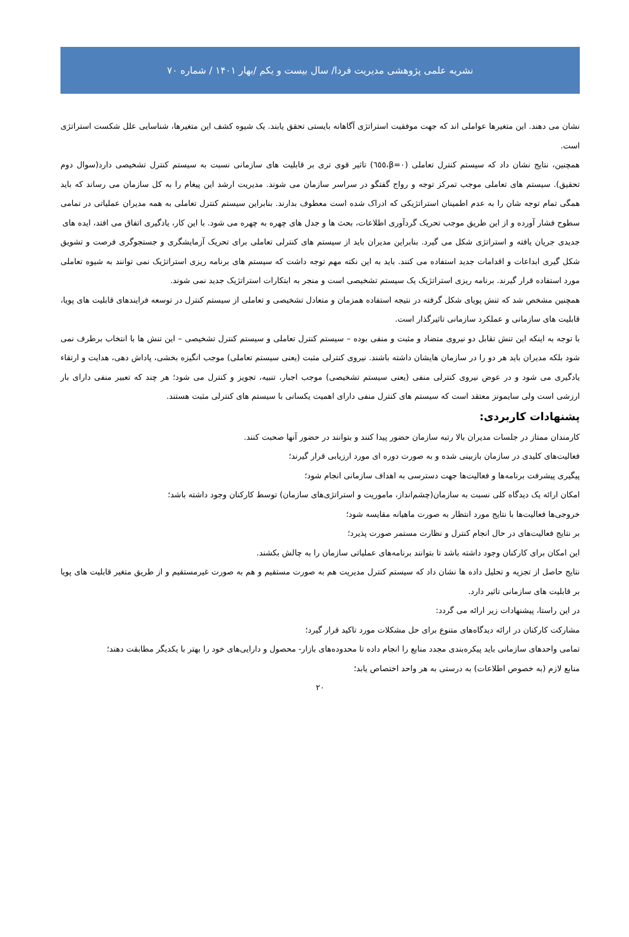نشریه علمی پژوهشی مدیریت فردا/ سال بیست و یکم /بهار ۱۴۰۱ / شماره ۷۰
نشان می دهند. این متغیرها عواملی اند که جهت موفقیت استراتژی آگاهانه بایستی تحقق یابند. یک شیوه کشف این متغیرها، شناسایی علل شکست استراتژی است.
همچنین، نتایج نشان داد که سیستم کنترل تعاملی (β=۰،٦٥٥) تاثیر قوی تری بر قابلیت های سازمانی نسبت به سیستم کنترل تشخیصی دارد(سوال دوم تحقیق). سیستم های تعاملی موجب تمرکز توجه و رواج گفتگو در سراسر سازمان می شوند. مدیریت ارشد این پیغام را به کل سازمان می رساند که باید همگی تمام توجه شان را به عدم اطمینان استراتژیکی که ادراک شده است معطوف بدارند. بنابراین سیستم کنترل تعاملی به همه مدیران عملیاتی در تمامی سطوح فشار آورده و از این طریق موجب تحریک گردآوری اطلاعات، بحث ها و جدل های چهره به چهره می شود. با این کار، یادگیری اتفاق می افتد، ایده های
جدیدی جریان یافته و استراتژی شکل می گیرد. بنابراین مدیران باید از سیستم های کنترلی تعاملی برای تحریک آزمایشگری و جستجوگری فرصت و تشویق شکل گیری ابداعات و اقدامات جدید استفاده می کنند. باید به این نکته مهم توجه داشت که سیستم های برنامه ریزی استراتژیک نمی توانند به شیوه تعاملی مورد استفاده قرار گیرند. برنامه ریزی استراتژیک یک سیستم تشخیصی است و منجر به ابتکارات استراتژیک جدید نمی شوند.
همچنین مشخص شد که تنش پویای شکل گرفته در نتیجه استفاده همزمان و متعادل تشخیصی و تعاملی از سیستم کنترل در توسعه فرایندهای قابلیت های پویا، قابلیت های سازمانی و عملکرد سازمانی تاثیرگذار است.
با توجه به اینکه این تنش تقابل دو نیروی متضاد و مثبت و منفی بوده – سیستم کنترل تعاملی و سیستم کنترل تشخیصی – این تنش ها با انتخاب برطرف نمی شود بلکه مدیران باید هر دو را در سازمان هایشان داشته باشند. نیروی کنترلی مثبت (یعنی سیستم تعاملی) موجب انگیزه بخشی، پاداش دهی، هدایت و ارتقاء یادگیری می شود و در عوض نیروی کنترلی منفی (یعنی سیستم تشخیصی) موجب اجبار، تنبیه، تجویز و کنترل می شود؛ هر چند که تعبیر منفی دارای بار ارزشی است ولی سایمونز معتقد است که سیستم های کنترل منفی دارای اهمیت یکسانی با سیستم های کنترلی مثبت هستند.
پشنهادات کاربردی:
کارمندان ممتاز در جلسات مدیران بالا رتبه سازمان حضور پیدا کنند و بتوانند در حضور آنها صحبت کنند.
فعالیت‌های کلیدی در سازمان بازبینی شده و به صورت دوره ای مورد ارزیابی قرار گیرند؛
پیگیری پیشرفت برنامه‌ها و فعالیت‌ها جهت دسترسی به اهداف سازمانی انجام شود؛
امکان ارائه یک دیدگاه کلی نسبت به سازمان(چشم‌انداز، ماموریت و استراتژی‌های سازمان) توسط کارکنان وجود داشته باشد؛
خروجی‌ها فعالیت‌ها با نتایج مورد انتظار به صورت ماهیانه مقایسه شود؛
بر نتایج فعالیت‌های در حال انجام کنترل و نظارت مستمر صورت پذیرد؛
این امکان برای کارکنان وجود داشته باشد تا بتوانند برنامه‌های عملیاتی سازمان را به چالش بکشند.
نتایج حاصل از تجزیه و تحلیل داده ها نشان داد که سیستم کنترل مدیریت هم به صورت مستقیم و هم به صورت غیرمستقیم و از طریق متغیر قابلیت های پویا بر قابلیت های سازمانی تاثیر دارد.
در این راستا، پیشنهادات زیر ارائه می گردد:
مشارکت کارکنان در ارائه دیدگاه‌های متنوع برای حل مشکلات مورد تاکید قرار گیرد؛
تمامی واحدهای سازمانی باید پیکره‌بندی مجدد منابع را انجام داده تا محدوده‌های بازار- محصول و دارایی‌های خود را بهتر با یکدیگر مطابقت دهند؛
منابع لازم (به خصوص اطلاعات) به درستی به هر واحد اختصاص یابد؛
۲۰